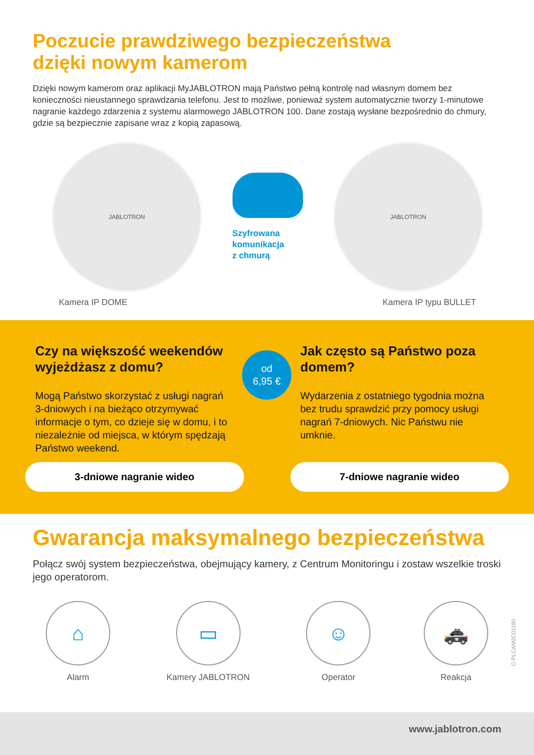Poczucie prawdziwego bezpieczeństwa
dzięki nowym kamerom
Dzięki nowym kamerom oraz aplikacji MyJABLOTRON mają Państwo pełną kontrolę nad własnym domem bez konieczności nieustannego sprawdzania telefonu. Jest to możliwe, ponieważ system automatycznie tworzy 1-minutowe nagranie każdego zdarzenia z systemu alarmowego JABLOTRON 100. Dane zostają wysłane bezpośrednio do chmury, gdzie są bezpiecznie zapisane wraz z kopią zapasową.
JABLOTRON
Szyfrowana
komunikacja
z chmurą
JABLOTRON
Kamera IP DOME Kamera IP typu BULLET
Czy na większość weekendów wyjeżdżasz z domu?
Mogą Państwo skorzystać z usługi nagrań 3-dniowych i na bieżąco otrzymywać informacje o tym, co dzieje się w domu, i to niezależnie od miejsca, w którym spędzają Państwo weekend.
3-dniowe nagranie wideo
Jak często są Państwo poza domem?
Wydarzenia z ostatniego tygodnia można bez trudu sprawdzić przy pomocy usługi nagrań 7-dniowych. Nic Państwu nie umknie.
7-dniowe nagranie wideo
od
6,95 €
Gwarancja maksymalnego bezpieczeństwa
Połącz swój system bezpieczeństwa, obejmujący kamery, z Centrum Monitoringu i zostaw wszelkie troski jego operatorom.
⌂
Alarm
▭
Kamery JABLOTRON
☺
Operator
🚓
Reakcja
C-PLCAM2C01180
www.jablotron.com